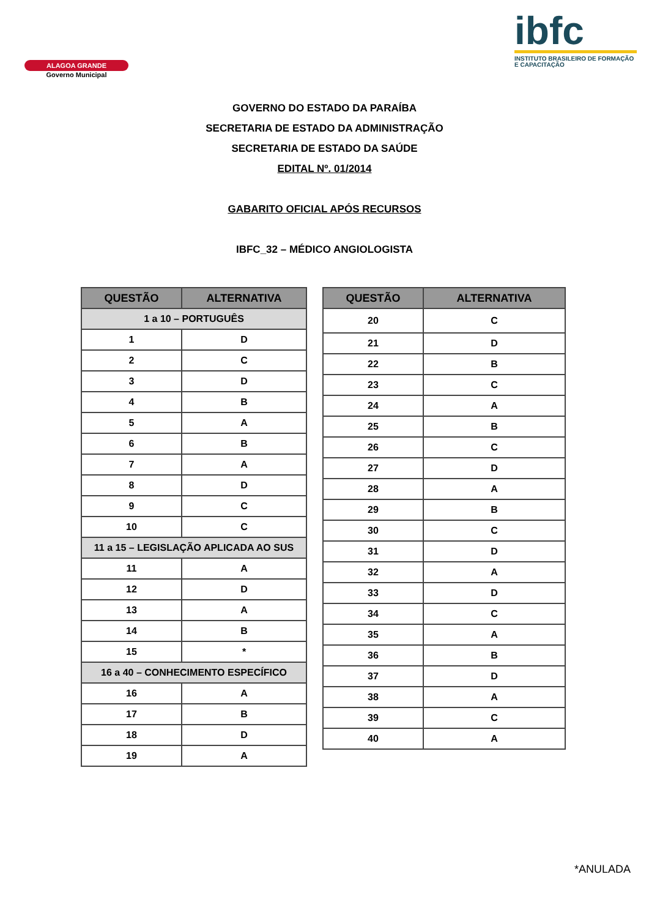ALAGOA GRANDE
Governo Municipal
ibfc
INSTITUTO BRASILEIRO DE FORMAÇÃO E CAPACITAÇÃO
GOVERNO DO ESTADO DA PARAÍBA
SECRETARIA DE ESTADO DA ADMINISTRAÇÃO
SECRETARIA DE ESTADO DA SAÚDE
EDITAL Nº. 01/2014
GABARITO OFICIAL APÓS RECURSOS
IBFC_32 – MÉDICO ANGIOLOGISTA
| QUESTÃO | ALTERNATIVA |
| --- | --- |
| 1 a 10 – PORTUGUÊS | |
| 1 | D |
| 2 | C |
| 3 | D |
| 4 | B |
| 5 | A |
| 6 | B |
| 7 | A |
| 8 | D |
| 9 | C |
| 10 | C |
| 11 a 15 – LEGISLAÇÃO APLICADA AO SUS | |
| 11 | A |
| 12 | D |
| 13 | A |
| 14 | B |
| 15 | * |
| 16 a 40 – CONHECIMENTO ESPECÍFICO | |
| 16 | A |
| 17 | B |
| 18 | D |
| 19 | A |
| QUESTÃO | ALTERNATIVA |
| --- | --- |
| 20 | C |
| 21 | D |
| 22 | B |
| 23 | C |
| 24 | A |
| 25 | B |
| 26 | C |
| 27 | D |
| 28 | A |
| 29 | B |
| 30 | C |
| 31 | D |
| 32 | A |
| 33 | D |
| 34 | C |
| 35 | A |
| 36 | B |
| 37 | D |
| 38 | A |
| 39 | C |
| 40 | A |
*ANULADA